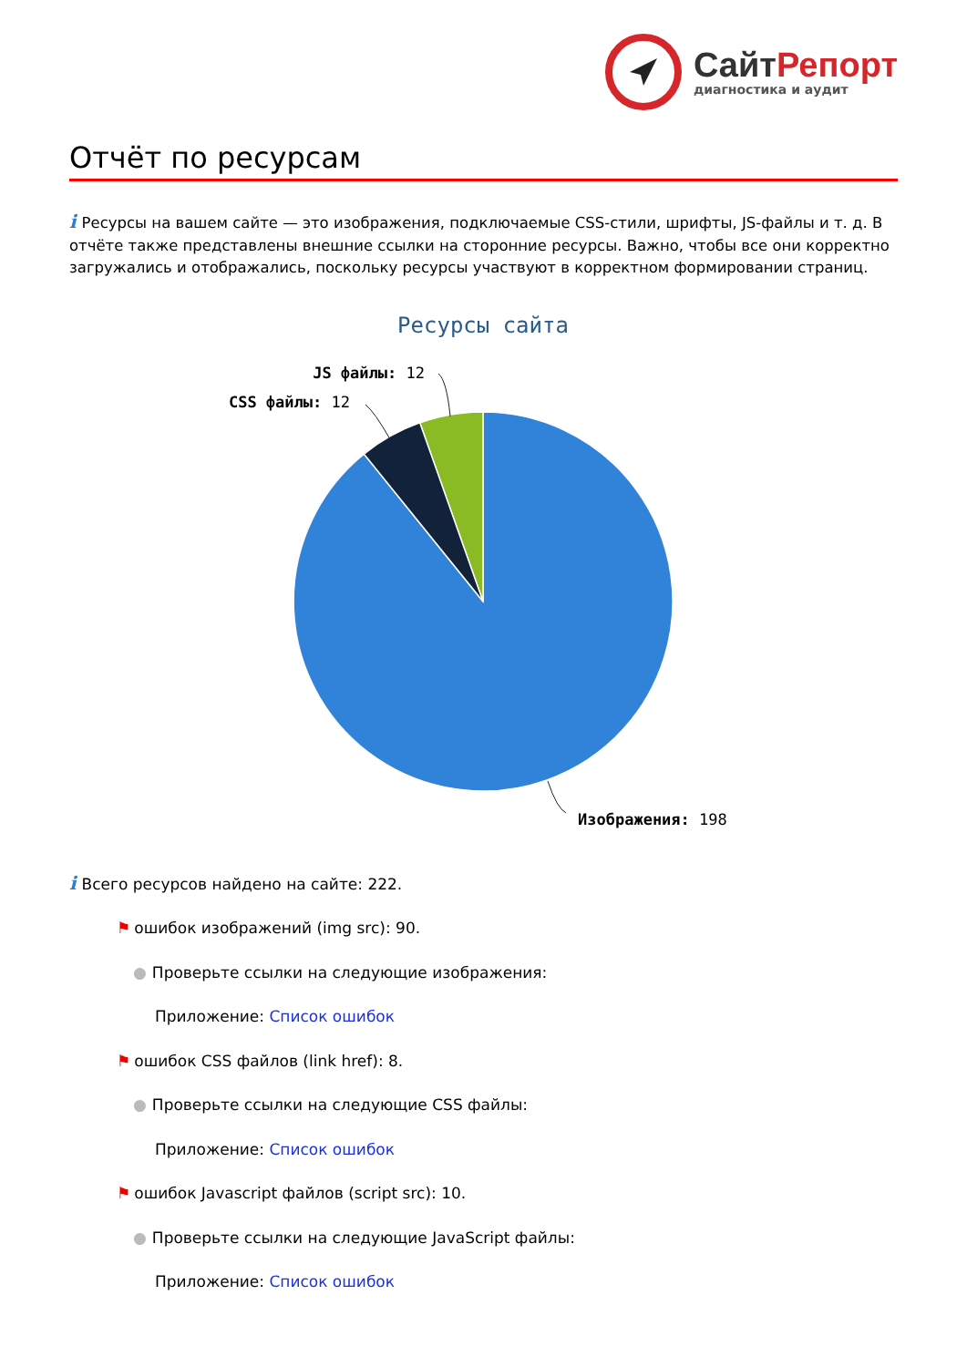СайтРепорт
диагностика и аудит
Отчёт по ресурсам
i Ресурсы на вашем сайте — это изображения, подключаемые CSS-стили, шрифты, JS-файлы и т. д. В отчёте также представлены внешние ссылки на сторонние ресурсы. Важно, чтобы все они корректно загружались и отображались, поскольку ресурсы участвуют в корректном формировании страниц.
Ресурсы сайта
JS файлы: 12
CSS файлы: 12
Изображения: 198
i Всего ресурсов найдено на сайте: 222.
⚑ ошибок изображений (img src): 90.
● Проверьте ссылки на следующие изображения:
Приложение: Список ошибок
⚑ ошибок CSS файлов (link href): 8.
● Проверьте ссылки на следующие CSS файлы:
Приложение: Список ошибок
⚑ ошибок Javascript файлов (script src): 10.
● Проверьте ссылки на следующие JavaScript файлы:
Приложение: Список ошибок